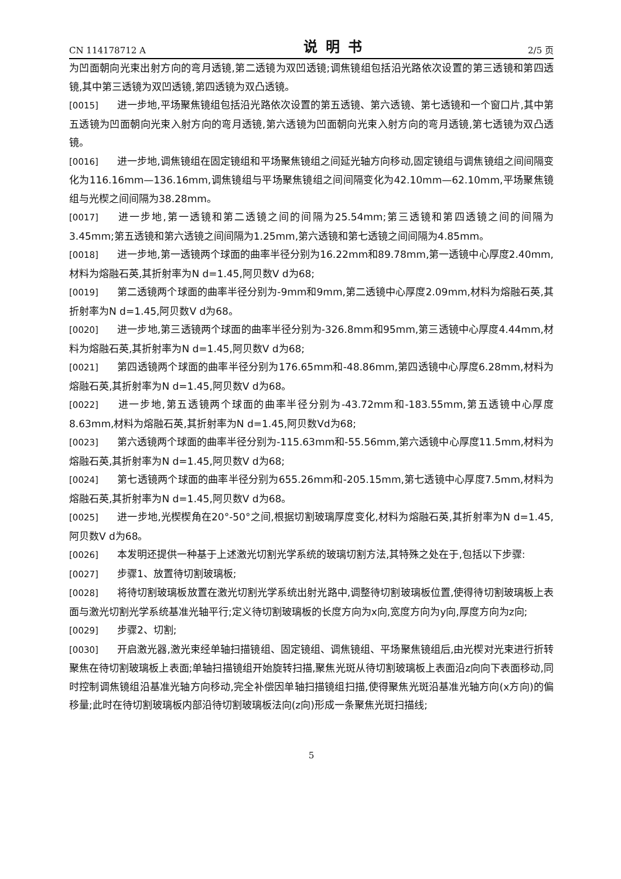CN 114178712 A 说明书 2/5 页
为凹面朝向光束出射方向的弯月透镜,第二透镜为双凹透镜;调焦镜组包括沿光路依次设置的第三透镜和第四透镜,其中第三透镜为双凹透镜,第四透镜为双凸透镜。
[0015] 进一步地,平场聚焦镜组包括沿光路依次设置的第五透镜、第六透镜、第七透镜和一个窗口片,其中第五透镜为凹面朝向光束入射方向的弯月透镜,第六透镜为凹面朝向光束入射方向的弯月透镜,第七透镜为双凸透镜。
[0016] 进一步地,调焦镜组在固定镜组和平场聚焦镜组之间延光轴方向移动,固定镜组与调焦镜组之间间隔变化为116.16mm—136.16mm,调焦镜组与平场聚焦镜组之间间隔变化为42.10mm—62.10mm,平场聚焦镜组与光楔之间间隔为38.28mm。
[0017] 进一步地,第一透镜和第二透镜之间的间隔为25.54mm;第三透镜和第四透镜之间的间隔为3.45mm;第五透镜和第六透镜之间间隔为1.25mm,第六透镜和第七透镜之间间隔为4.85mm。
[0018] 进一步地,第一透镜两个球面的曲率半径分别为16.22mm和89.78mm,第一透镜中心厚度2.40mm,材料为熔融石英,其折射率为N d=1.45,阿贝数V d为68;
[0019] 第二透镜两个球面的曲率半径分别为-9mm和9mm,第二透镜中心厚度2.09mm,材料为熔融石英,其折射率为N d=1.45,阿贝数V d为68。
[0020] 进一步地,第三透镜两个球面的曲率半径分别为-326.8mm和95mm,第三透镜中心厚度4.44mm,材料为熔融石英,其折射率为N d=1.45,阿贝数V d为68;
[0021] 第四透镜两个球面的曲率半径分别为176.65mm和-48.86mm,第四透镜中心厚度6.28mm,材料为熔融石英,其折射率为N d=1.45,阿贝数V d为68。
[0022] 进一步地,第五透镜两个球面的曲率半径分别为-43.72mm和-183.55mm,第五透镜中心厚度8.63mm,材料为熔融石英,其折射率为N d=1.45,阿贝数Vd为68;
[0023] 第六透镜两个球面的曲率半径分别为-115.63mm和-55.56mm,第六透镜中心厚度11.5mm,材料为熔融石英,其折射率为N d=1.45,阿贝数V d为68;
[0024] 第七透镜两个球面的曲率半径分别为655.26mm和-205.15mm,第七透镜中心厚度7.5mm,材料为熔融石英,其折射率为N d=1.45,阿贝数V d为68。
[0025] 进一步地,光楔楔角在20°-50°之间,根据切割玻璃厚度变化,材料为熔融石英,其折射率为N d=1.45,阿贝数V d为68。
[0026] 本发明还提供一种基于上述激光切割光学系统的玻璃切割方法,其特殊之处在于,包括以下步骤:
[0027] 步骤1、放置待切割玻璃板;
[0028] 将待切割玻璃板放置在激光切割光学系统出射光路中,调整待切割玻璃板位置,使得待切割玻璃板上表面与激光切割光学系统基准光轴平行;定义待切割玻璃板的长度方向为x向,宽度方向为y向,厚度方向为z向;
[0029] 步骤2、切割;
[0030] 开启激光器,激光束经单轴扫描镜组、固定镜组、调焦镜组、平场聚焦镜组后,由光楔对光束进行折转聚焦在待切割玻璃板上表面;单轴扫描镜组开始旋转扫描,聚焦光斑从待切割玻璃板上表面沿z向向下表面移动,同时控制调焦镜组沿基准光轴方向移动,完全补偿因单轴扫描镜组扫描,使得聚焦光斑沿基准光轴方向(x方向)的偏移量;此时在待切割玻璃板内部沿待切割玻璃板法向(z向)形成一条聚焦光斑扫描线;
5